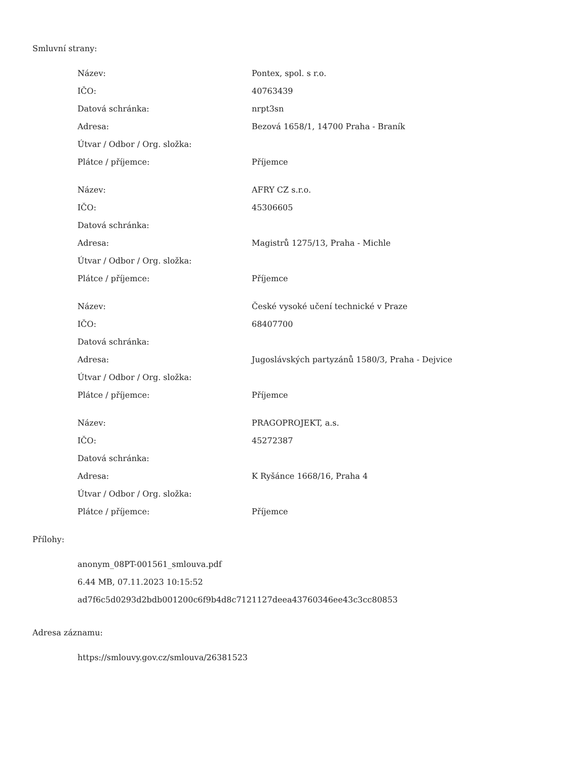Smluvní strany:
| Název: | Pontex, spol. s r.o. |
| IČO: | 40763439 |
| Datová schránka: | nrpt3sn |
| Adresa: | Bezová 1658/1, 14700 Praha - Braník |
| Útvar / Odbor / Org. složka: | |
| Plátce / příjemce: | Příjemce |
| Název: | AFRY CZ s.r.o. |
| IČO: | 45306605 |
| Datová schránka: | |
| Adresa: | Magistrů 1275/13, Praha - Michle |
| Útvar / Odbor / Org. složka: | |
| Plátce / příjemce: | Příjemce |
| Název: | České vysoké učení technické v Praze |
| IČO: | 68407700 |
| Datová schránka: | |
| Adresa: | Jugoslávských partyzánů 1580/3, Praha - Dejvice |
| Útvar / Odbor / Org. složka: | |
| Plátce / příjemce: | Příjemce |
| Název: | PRAGOPROJEKT, a.s. |
| IČO: | 45272387 |
| Datová schránka: | |
| Adresa: | K Ryšánce 1668/16, Praha 4 |
| Útvar / Odbor / Org. složka: | |
| Plátce / příjemce: | Příjemce |
Přílohy:
anonym_08PT-001561_smlouva.pdf
6.44 MB, 07.11.2023 10:15:52
ad7f6c5d0293d2bdb001200c6f9b4d8c7121127deea43760346ee43c3cc80853
Adresa záznamu:
https://smlouvy.gov.cz/smlouva/26381523